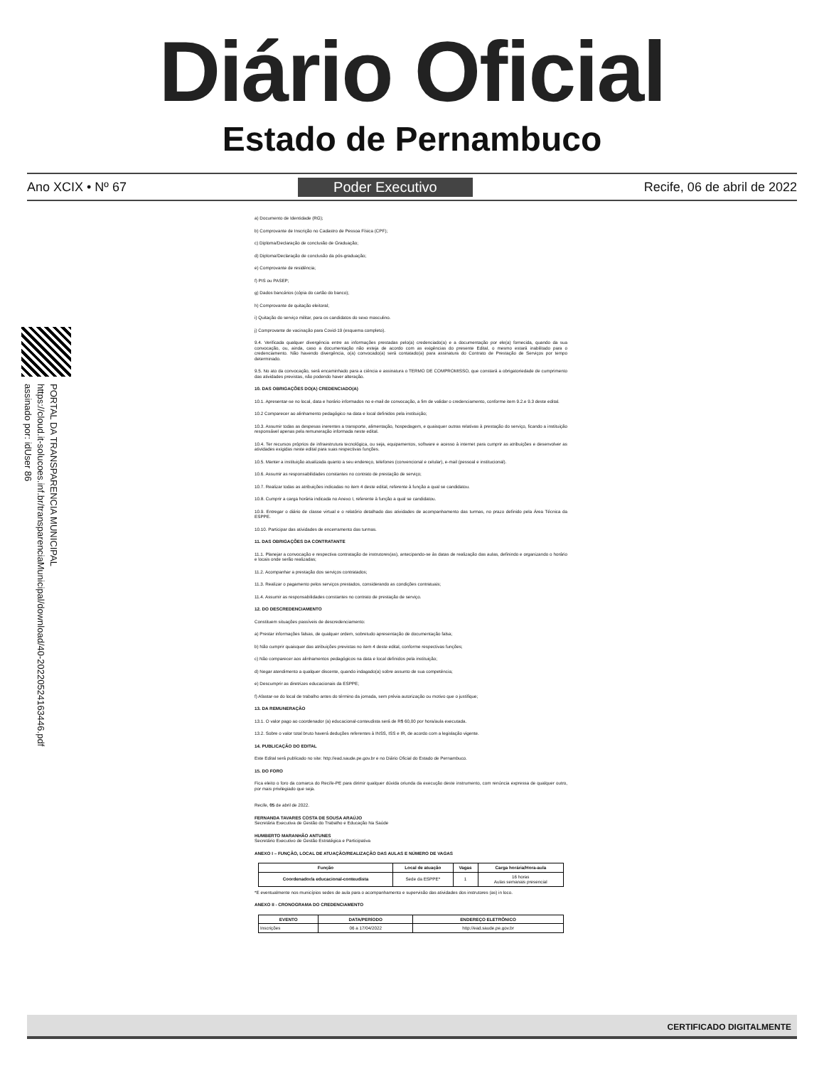Diário Oficial
Estado de Pernambuco
Ano XCIX • Nº 67 Poder Executivo Recife, 06 de abril de 2022
PORTAL DA TRANSPARENCIA MUNICIPAL
https://cloud.it-solucoes.inf.br/transparenciaMunicipal/download/40-20220524163446.pdf
assinado por: idUser 86
a) Documento de Identidade (RG);
b) Comprovante de Inscrição no Cadastro de Pessoa Física (CPF);
c) Diploma/Declaração de conclusão de Graduação;
d) Diploma/Declaração de conclusão da pós-graduação;
e) Comprovante de residência;
f) PIS ou PASEP;
g) Dados bancários (cópia do cartão do banco);
h) Comprovante de quitação eleitoral;
i) Quitação do serviço militar, para os candidatos do sexo masculino.
j) Comprovante de vacinação para Covid-19 (esquema completo).
9.4. Verificada qualquer divergência entre as informações prestadas pelo(a) credenciado(a) e a documentação por ele(a) fornecida, quando da sua convocação, ou, ainda, caso a documentação não esteja de acordo com as exigências do presente Edital, o mesmo estará inabilitado para o credenciamento. Não havendo divergência, o(a) convocado(a) será contatado(a) para assinatura do Contrato de Prestação de Serviços por tempo determinado.
9.5. No ato da convocação, será encaminhado para a ciência e assinatura o TERMO DE COMPROMISSO, que constará a obrigatoriedade de cumprimento das atividades previstas, não podendo haver alteração.
10. DAS OBRIGAÇÕES DO(A) CREDENCIADO(A)
10.1. Apresentar-se no local, data e horário informados no e-mail de convocação, a fim de validar o credenciamento, conforme item 9.2.e 9.3 deste edital.
10.2 Comparecer ao alinhamento pedagógico na data e local definidos pela instituição;
10.3. Assumir todas as despesas inerentes a transporte, alimentação, hospedagem, e quaisquer outras relativas à prestação do serviço, ficando a instituição responsável apenas pela remuneração informada neste edital.
10.4. Ter recursos próprios de infraestrutura tecnológica, ou seja, equipamentos, software e acesso à internet para cumprir as atribuições e desenvolver as atividades exigidas neste edital para suas respectivas funções.
10.5. Manter a instituição atualizada quanto a seu endereço, telefones (convencional e celular), e-mail (pessoal e institucional).
10.6. Assumir as responsabilidades constantes no contrato de prestação de serviço;
10.7. Realizar todas as atribuições indicadas no item 4 deste edital, referente à função a qual se candidatou.
10.8. Cumprir a carga horária indicada no Anexo I, referente à função a qual se candidatou.
10.9. Entregar o diário de classe virtual e o relatório detalhado das atividades de acompanhamento das turmas, no prazo definido pela Área Técnica da ESPPE.
10.10. Participar das atividades de encerramento das turmas.
11. DAS OBRIGAÇÕES DA CONTRATANTE
11.1. Planejar a convocação e respectiva contratação de instrutores(as), antecipando-se às datas de realização das aulas, definindo e organizando o horário e locais onde serão realizadas;
11.2. Acompanhar a prestação dos serviços contratados;
11.3. Realizar o pagamento pelos serviços prestados, considerando as condições contratuais;
11.4. Assumir as responsabilidades constantes no contrato de prestação de serviço.
12. DO DESCREDENCIAMENTO
Constituem situações passíveis de descredenciamento:
a) Prestar informações falsas, de qualquer ordem, sobretudo apresentação de documentação falsa;
b) Não cumprir quaisquer das atribuições previstas no item 4 deste edital, conforme respectivas funções;
c) Não comparecer aos alinhamentos pedagógicos na data e local definidos pela instituição;
d) Negar atendimento a qualquer discente, quando indagado(a) sobre assunto de sua competência;
e) Descumprir as diretrizes educacionais da ESPPE;
f) Afastar-se do local de trabalho antes do término da jornada, sem prévia autorização ou motivo que o justifique;
13. DA REMUNERAÇÃO
13.1. O valor pago ao coordenador (a) educacional-conteudista será de R$ 60,00 por hora/aula executada.
13.2. Sobre o valor total bruto haverá deduções referentes à INSS, ISS e IR, de acordo com a legislação vigente.
14. PUBLICAÇÃO DO EDITAL
Este Edital será publicado no site: http://ead.saude.pe.gov.br e no Diário Oficial do Estado de Pernambuco.
15. DO FORO
Fica eleito o foro da comarca do Recife-PE para dirimir qualquer dúvida oriunda da execução deste instrumento, com renúncia expressa de qualquer outro, por mais privilegiado que seja.
Recife, 05 de abril de 2022.
FERNANDA TAVARES COSTA DE SOUSA ARAÚJO
Secretária Executiva de Gestão do Trabalho e Educação Na Saúde
HUMBERTO MARANHÃO ANTUNES
Secretário Executivo de Gestão Estratégica e Participativa
ANEXO I – FUNÇÃO, LOCAL DE ATUAÇÃO/REALIZAÇÃO DAS AULAS E NÚMERO DE VAGAS
| Função | Local de atuação | Vagas | Carga horária/Hora-aula |
| --- | --- | --- | --- |
| Coordenador/a educacional-conteudista | Sede da ESPPE* | 1 | 16 horas Aulas semanais presencial |
*E eventualmente nos municípios sedes de aula para o acompanhamento e supervisão das atividades dos instrutores (as) in loco.
ANEXO II - CRONOGRAMA DO CREDENCIAMENTO
| EVENTO | DATA/PERÍODO | ENDEREÇO ELETRÔNICO |
| --- | --- | --- |
| Inscrições | 06 a 17/04/2022 | http://ead.saude.pe.gov.br |
CERTIFICADO DIGITALMENTE